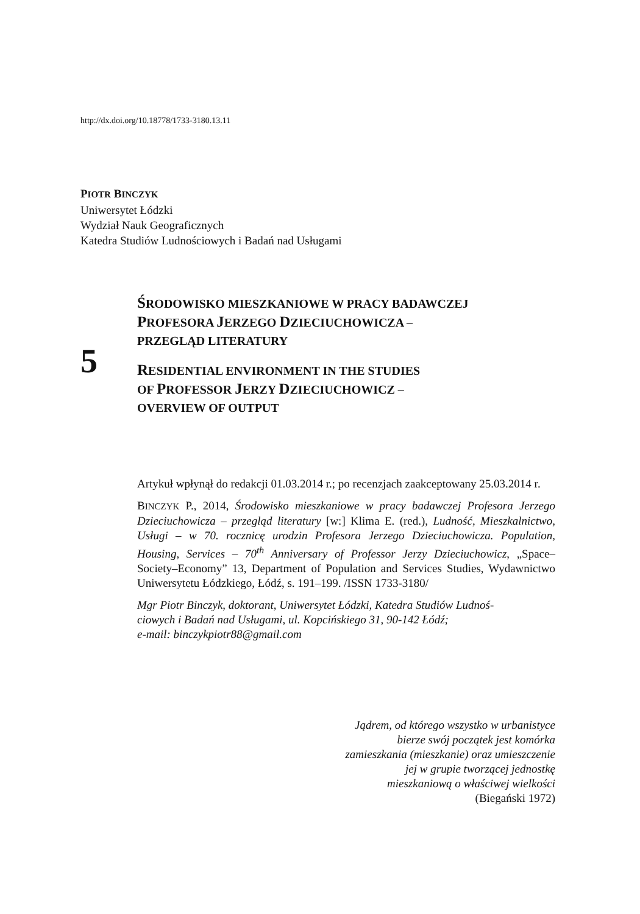http://dx.doi.org/10.18778/1733-3180.13.11
PIOTR BINCZYK
Uniwersytet Łódzki
Wydział Nauk Geograficznych
Katedra Studiów Ludnościowych i Badań nad Usługami
5
ŚRODOWISKO MIESZKANIOWE W PRACY BADAWCZEJ
PROFESORA JERZEGO DZIECIUCHOWICZA –
PRZEGLĄD LITERATURY
RESIDENTIAL ENVIRONMENT IN THE STUDIES
OF PROFESSOR JERZY DZIECIUCHOWICZ –
OVERVIEW OF OUTPUT
Artykuł wpłynął do redakcji 01.03.2014 r.; po recenzjach zaakceptowany 25.03.2014 r.
BINCZYK P., 2014, Środowisko mieszkaniowe w pracy badawczej Profesora Jerzego Dzieciuchowicza – przegląd literatury [w:] Klima E. (red.), Ludność, Mieszkalnictwo, Usługi – w 70. rocznicę urodzin Profesora Jerzego Dzieciuchowicza. Population, Housing, Services – 70<sup>th</sup> Anniversary of Professor Jerzy Dzieciuchowicz, „Space–Society–Economy” 13, Department of Population and Services Studies, Wydawnictwo Uniwersytetu Łódzkiego, Łódź, s. 191–199. /ISSN 1733-3180/
Mgr Piotr Binczyk, doktorant, Uniwersytet Łódzki, Katedra Studiów Ludnoś-
ciowych i Badań nad Usługami, ul. Kopcińskiego 31, 90-142 Łódź;
e-mail: binczykpiotr88@gmail.com
Jądrem, od którego wszystko w urbanistyce
bierze swój początek jest komórka
zamieszkania (mieszkanie) oraz umieszczenie
jej w grupie tworzącej jednostkę
mieszkaniową o właściwej wielkości
(Biegański 1972)